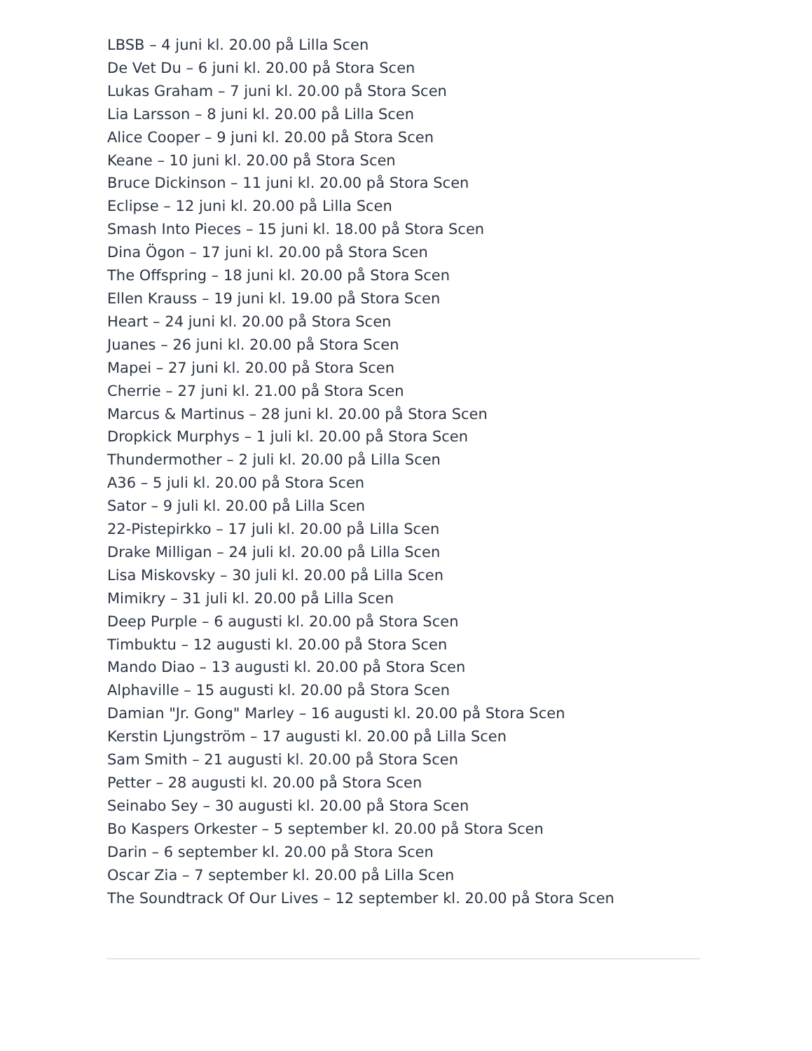LBSB – 4 juni kl. 20.00 på Lilla Scen
De Vet Du – 6 juni kl. 20.00 på Stora Scen
Lukas Graham – 7 juni kl. 20.00 på Stora Scen
Lia Larsson – 8 juni kl. 20.00 på Lilla Scen
Alice Cooper – 9 juni kl. 20.00 på Stora Scen
Keane – 10 juni kl. 20.00 på Stora Scen
Bruce Dickinson – 11 juni kl. 20.00 på Stora Scen
Eclipse – 12 juni kl. 20.00 på Lilla Scen
Smash Into Pieces – 15 juni kl. 18.00 på Stora Scen
Dina Ögon – 17 juni kl. 20.00 på Stora Scen
The Offspring – 18 juni kl. 20.00 på Stora Scen
Ellen Krauss – 19 juni kl. 19.00 på Stora Scen
Heart – 24 juni kl. 20.00 på Stora Scen
Juanes – 26 juni kl. 20.00 på Stora Scen
Mapei – 27 juni kl. 20.00 på Stora Scen
Cherrie – 27 juni kl. 21.00 på Stora Scen
Marcus & Martinus – 28 juni kl. 20.00 på Stora Scen
Dropkick Murphys – 1 juli kl. 20.00 på Stora Scen
Thundermother – 2 juli kl. 20.00 på Lilla Scen
A36 – 5 juli kl. 20.00 på Stora Scen
Sator – 9 juli kl. 20.00 på Lilla Scen
22-Pistepirkko – 17 juli kl. 20.00 på Lilla Scen
Drake Milligan – 24 juli kl. 20.00 på Lilla Scen
Lisa Miskovsky – 30 juli kl. 20.00 på Lilla Scen
Mimikry – 31 juli kl. 20.00 på Lilla Scen
Deep Purple – 6 augusti kl. 20.00 på Stora Scen
Timbuktu – 12 augusti kl. 20.00 på Stora Scen
Mando Diao – 13 augusti kl. 20.00 på Stora Scen
Alphaville – 15 augusti kl. 20.00 på Stora Scen
Damian "Jr. Gong" Marley – 16 augusti kl. 20.00 på Stora Scen
Kerstin Ljungström – 17 augusti kl. 20.00 på Lilla Scen
Sam Smith – 21 augusti kl. 20.00 på Stora Scen
Petter – 28 augusti kl. 20.00 på Stora Scen
Seinabo Sey – 30 augusti kl. 20.00 på Stora Scen
Bo Kaspers Orkester – 5 september kl. 20.00 på Stora Scen
Darin – 6 september kl. 20.00 på Stora Scen
Oscar Zia – 7 september kl. 20.00 på Lilla Scen
The Soundtrack Of Our Lives – 12 september kl. 20.00 på Stora Scen